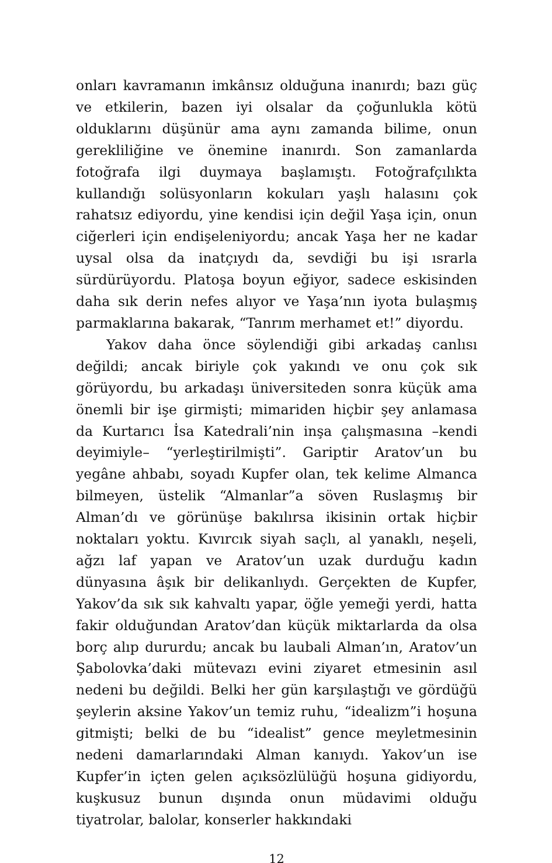onları kavramanın imkânsız olduğuna inanırdı; bazı güç ve etkilerin, bazen iyi olsalar da çoğunlukla kötü olduklarını düşünür ama aynı zamanda bilime, onun gerekliliğine ve önemine inanırdı. Son zamanlarda fotoğrafa ilgi duymaya başlamıştı. Fotoğrafçılıkta kullandığı solüsyonların kokuları yaşlı halasını çok rahatsız ediyordu, yine kendisi için değil Yaşa için, onun ciğerleri için endişeleniyordu; ancak Yaşa her ne kadar uysal olsa da inatçıydı da, sevdiği bu işi ısrarla sürdürüyordu. Platoşa boyun eğiyor, sadece eskisinden daha sık derin nefes alıyor ve Yaşa’nın iyota bulaşmış parmaklarına bakarak, “Tanrım merhamet et!” diyordu.
Yakov daha önce söylendiği gibi arkadaş canlısı değildi; ancak biriyle çok yakındı ve onu çok sık görüyordu, bu arkadaşı üniversiteden sonra küçük ama önemli bir işe girmişti; mimariden hiçbir şey anlamasa da Kurtarıcı İsa Katedrali’nin inşa çalışmasına –kendi deyimiyle– “yerleştirilmişti”. Gariptir Aratov’un bu yegâne ahbabı, soyadı Kupfer olan, tek kelime Almanca bilmeyen, üstelik “Almanlar”a söven Ruslaşmış bir Alman’dı ve görünüşe bakılırsa ikisinin ortak hiçbir noktaları yoktu. Kıvırcık siyah saçlı, al yanaklı, neşeli, ağzı laf yapan ve Aratov’un uzak durduğu kadın dünyasına âşık bir delikanlıydı. Gerçekten de Kupfer, Yakov’da sık sık kahvaltı yapar, öğle yemeği yerdi, hatta fakir olduğundan Aratov’dan küçük miktarlarda da olsa borç alıp dururdu; ancak bu laubali Alman’ın, Aratov’un Şabolovka’daki mütevazı evini ziyaret etmesinin asıl nedeni bu değildi. Belki her gün karşılaştığı ve gördüğü şeylerin aksine Yakov’un temiz ruhu, “idealizm”i hoşuna gitmişti; belki de bu “idealist” gence meyletmesinin nedeni damarlarındaki Alman kanıydı. Yakov’un ise Kupfer’in içten gelen açıksözlülüğü hoşuna gidiyordu, kuşkusuz bunun dışında onun müdavimi olduğu tiyatrolar, balolar, konserler hakkındaki
12